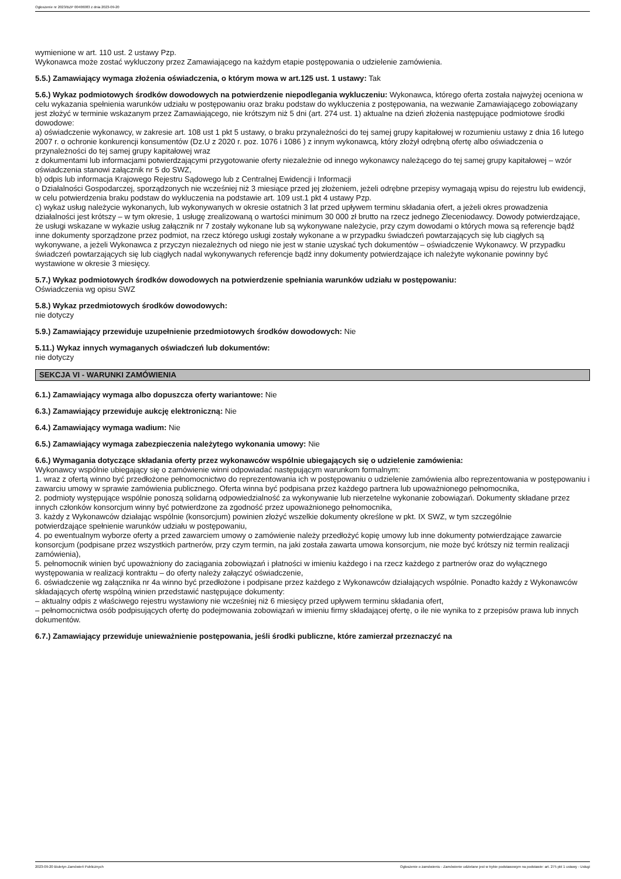Ogłoszenie nr 2023/BZP 00406083 z dnia 2023-09-20
wymienione w art. 110 ust. 2 ustawy Pzp.
Wykonawca może zostać wykluczony przez Zamawiającego na każdym etapie postępowania o udzielenie zamówienia.
5.5.) Zamawiający wymaga złożenia oświadczenia, o którym mowa w art.125 ust. 1 ustawy: Tak
5.6.) Wykaz podmiotowych środków dowodowych na potwierdzenie niepodlegania wykluczeniu: Wykonawca, którego oferta została najwyżej oceniona w celu wykazania spełnienia warunków udziału w postępowaniu oraz braku podstaw do wykluczenia z postępowania, na wezwanie Zamawiającego zobowiązany jest złożyć w terminie wskazanym przez Zamawiającego, nie krótszym niż 5 dni (art. 274 ust. 1) aktualne na dzień złożenia następujące podmiotowe środki dowodowe:
a) oświadczenie wykonawcy, w zakresie art. 108 ust 1 pkt 5 ustawy, o braku przynależności do tej samej grupy kapitałowej w rozumieniu ustawy z dnia 16 lutego 2007 r. o ochronie konkurencji konsumentów (Dz.U z 2020 r. poz. 1076 i 1086 ) z innym wykonawcą, który złożył odrębną ofertę albo oświadczenia o przynależności do tej samej grupy kapitałowej wraz
z dokumentami lub informacjami potwierdzającymi przygotowanie oferty niezależnie od innego wykonawcy należącego do tej samej grupy kapitałowej – wzór oświadczenia stanowi załącznik nr 5 do SWZ,
b) odpis lub informacja Krajowego Rejestru Sądowego lub z Centralnej Ewidencji i Informacji
o Działalności Gospodarczej, sporządzonych nie wcześniej niż 3 miesiące przed jej złożeniem, jeżeli odrębne przepisy wymagają wpisu do rejestru lub ewidencji, w celu potwierdzenia braku podstaw do wykluczenia na podstawie art. 109 ust.1 pkt 4 ustawy Pzp.
c) wykaz usług należycie wykonanych, lub wykonywanych w okresie ostatnich 3 lat przed upływem terminu składania ofert, a jeżeli okres prowadzenia działalności jest krótszy – w tym okresie, 1 usługę zrealizowaną o wartości minimum 30 000 zł brutto na rzecz jednego Zleceniodawcy. Dowody potwierdzające, że usługi wskazane w wykazie usług załącznik nr 7 zostały wykonane lub są wykonywane należycie, przy czym dowodami o których mowa są referencje bądź inne dokumenty sporządzone przez podmiot, na rzecz którego usługi zostały wykonane a w przypadku świadczeń powtarzających się lub ciągłych są wykonywane, a jeżeli Wykonawca z przyczyn niezależnych od niego nie jest w stanie uzyskać tych dokumentów – oświadczenie Wykonawcy. W przypadku świadczeń powtarzających się lub ciągłych nadal wykonywanych referencje bądź inny dokumenty potwierdzające ich należyte wykonanie powinny być wystawione w okresie 3 miesięcy.
5.7.) Wykaz podmiotowych środków dowodowych na potwierdzenie spełniania warunków udziału w postępowaniu:
Oświadczenia wg opisu SWZ
5.8.) Wykaz przedmiotowych środków dowodowych:
nie dotyczy
5.9.) Zamawiający przewiduje uzupełnienie przedmiotowych środków dowodowych: Nie
5.11.) Wykaz innych wymaganych oświadczeń lub dokumentów:
nie dotyczy
SEKCJA VI - WARUNKI ZAMÓWIENIA
6.1.) Zamawiający wymaga albo dopuszcza oferty wariantowe: Nie
6.3.) Zamawiający przewiduje aukcję elektroniczną: Nie
6.4.) Zamawiający wymaga wadium: Nie
6.5.) Zamawiający wymaga zabezpieczenia należytego wykonania umowy: Nie
6.6.) Wymagania dotyczące składania oferty przez wykonawców wspólnie ubiegających się o udzielenie zamówienia:
Wykonawcy wspólnie ubiegający się o zamówienie winni odpowiadać następującym warunkom formalnym:
1. wraz z ofertą winno być przedłożone pełnomocnictwo do reprezentowania ich w postępowaniu o udzielenie zamówienia albo reprezentowania w postępowaniu i zawarciu umowy w sprawie zamówienia publicznego. Oferta winna być podpisana przez każdego partnera lub upoważnionego pełnomocnika,
2. podmioty występujące wspólnie ponoszą solidarną odpowiedzialność za wykonywanie lub nierzetelne wykonanie zobowiązań. Dokumenty składane przez innych członków konsorcjum winny być potwierdzone za zgodność przez upoważnionego pełnomocnika,
3. każdy z Wykonawców działając wspólnie (konsorcjum) powinien złożyć wszelkie dokumenty określone w pkt. IX SWZ, w tym szczególnie
potwierdzające spełnienie warunków udziału w postępowaniu,
4. po ewentualnym wyborze oferty a przed zawarciem umowy o zamówienie należy przedłożyć kopię umowy lub inne dokumenty potwierdzające zawarcie konsorcjum (podpisane przez wszystkich partnerów, przy czym termin, na jaki została zawarta umowa konsorcjum, nie może być krótszy niż termin realizacji zamówienia),
5. pełnomocnik winien być upoważniony do zaciągania zobowiązań i płatności w imieniu każdego i na rzecz każdego z partnerów oraz do wyłącznego występowania w realizacji kontraktu – do oferty należy załączyć oświadczenie,
6. oświadczenie wg załącznika nr 4a winno być przedłożone i podpisane przez każdego z Wykonawców działających wspólnie. Ponadto każdy z Wykonawców składających ofertę wspólną winien przedstawić następujące dokumenty:
– aktualny odpis z właściwego rejestru wystawiony nie wcześniej niż 6 miesięcy przed upływem terminu składania ofert,
– pełnomocnictwa osób podpisujących ofertę do podejmowania zobowiązań w imieniu firmy składającej ofertę, o ile nie wynika to z przepisów prawa lub innych dokumentów.
6.7.) Zamawiający przewiduje unieważnienie postępowania, jeśli środki publiczne, które zamierzał przeznaczyć na
2023-09-20 Biuletyn Zamówień Publicznych Ogłoszenie o zamówieniu - Zamówienie udzielane jest w trybie podstawowym na podstawie: art. 275 pkt 1 ustawy - Usługi